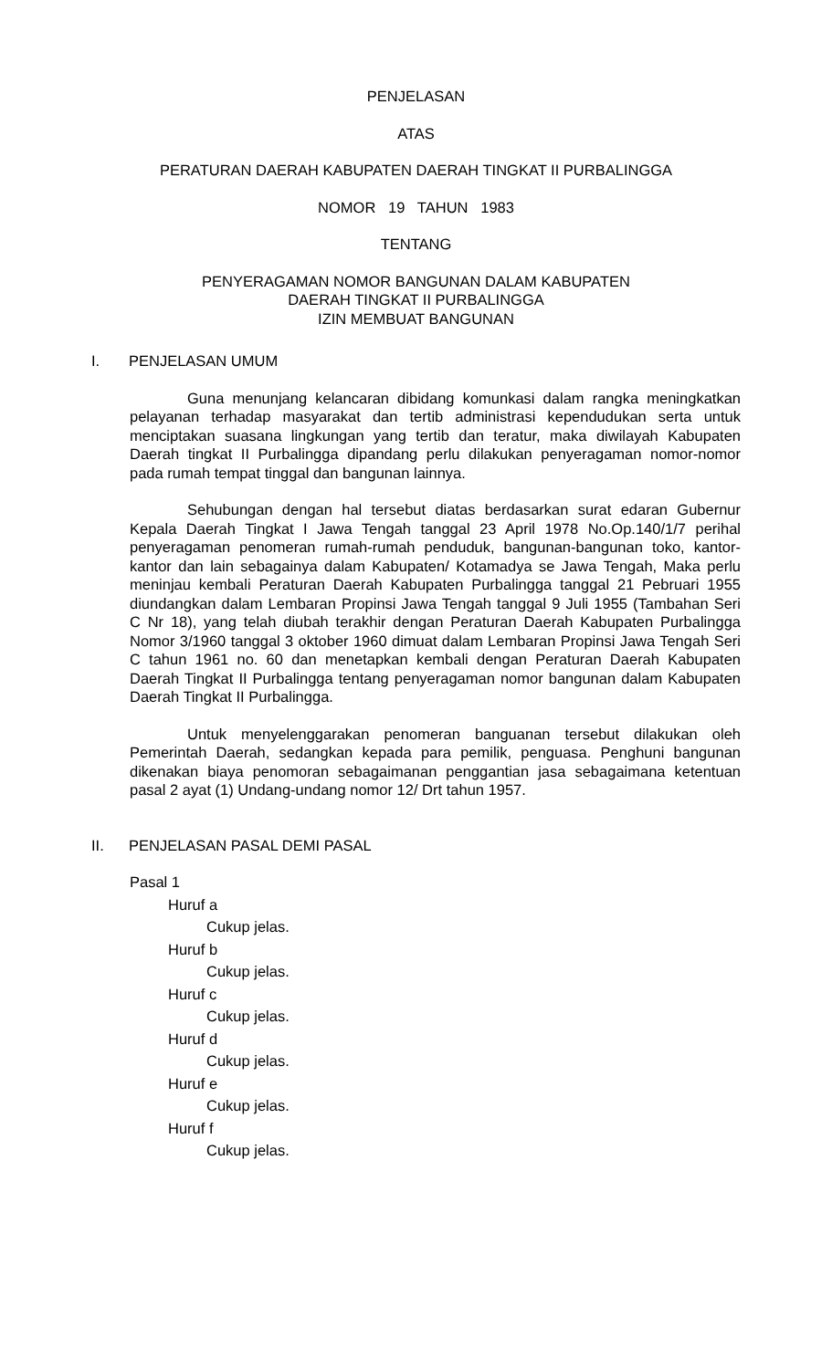PENJELASAN
ATAS
PERATURAN DAERAH KABUPATEN DAERAH TINGKAT II PURBALINGGA
NOMOR 19 TAHUN 1983
TENTANG
PENYERAGAMAN NOMOR BANGUNAN DALAM KABUPATEN
DAERAH TINGKAT II PURBALINGGA
IZIN MEMBUAT BANGUNAN
I. PENJELASAN UMUM
Guna menunjang kelancaran dibidang komunkasi dalam rangka meningkatkan pelayanan terhadap masyarakat dan tertib administrasi kependudukan serta untuk menciptakan suasana lingkungan yang tertib dan teratur, maka diwilayah Kabupaten Daerah tingkat II Purbalingga dipandang perlu dilakukan penyeragaman nomor-nomor pada rumah tempat tinggal dan bangunan lainnya.
Sehubungan dengan hal tersebut diatas berdasarkan surat edaran Gubernur Kepala Daerah Tingkat I Jawa Tengah tanggal 23 April 1978 No.Op.140/1/7 perihal penyeragaman penomeran rumah-rumah penduduk, bangunan-bangunan toko, kantor-kantor dan lain sebagainya dalam Kabupaten/ Kotamadya se Jawa Tengah, Maka perlu meninjau kembali Peraturan Daerah Kabupaten Purbalingga tanggal 21 Pebruari 1955 diundangkan dalam Lembaran Propinsi Jawa Tengah tanggal 9 Juli 1955 (Tambahan Seri C Nr 18), yang telah diubah terakhir dengan Peraturan Daerah Kabupaten Purbalingga Nomor 3/1960 tanggal 3 oktober 1960 dimuat dalam Lembaran Propinsi Jawa Tengah Seri C tahun 1961 no. 60 dan menetapkan kembali dengan Peraturan Daerah Kabupaten Daerah Tingkat II Purbalingga tentang penyeragaman nomor bangunan dalam Kabupaten Daerah Tingkat II Purbalingga.
Untuk menyelenggarakan penomeran banguanan tersebut dilakukan oleh Pemerintah Daerah, sedangkan kepada para pemilik, penguasa. Penghuni bangunan dikenakan biaya penomoran sebagaimanan penggantian jasa sebagaimana ketentuan pasal 2 ayat (1) Undang-undang nomor 12/ Drt tahun 1957.
II. PENJELASAN PASAL DEMI PASAL
Pasal 1
Huruf a
Cukup jelas.
Huruf b
Cukup jelas.
Huruf c
Cukup jelas.
Huruf d
Cukup jelas.
Huruf e
Cukup jelas.
Huruf f
Cukup jelas.